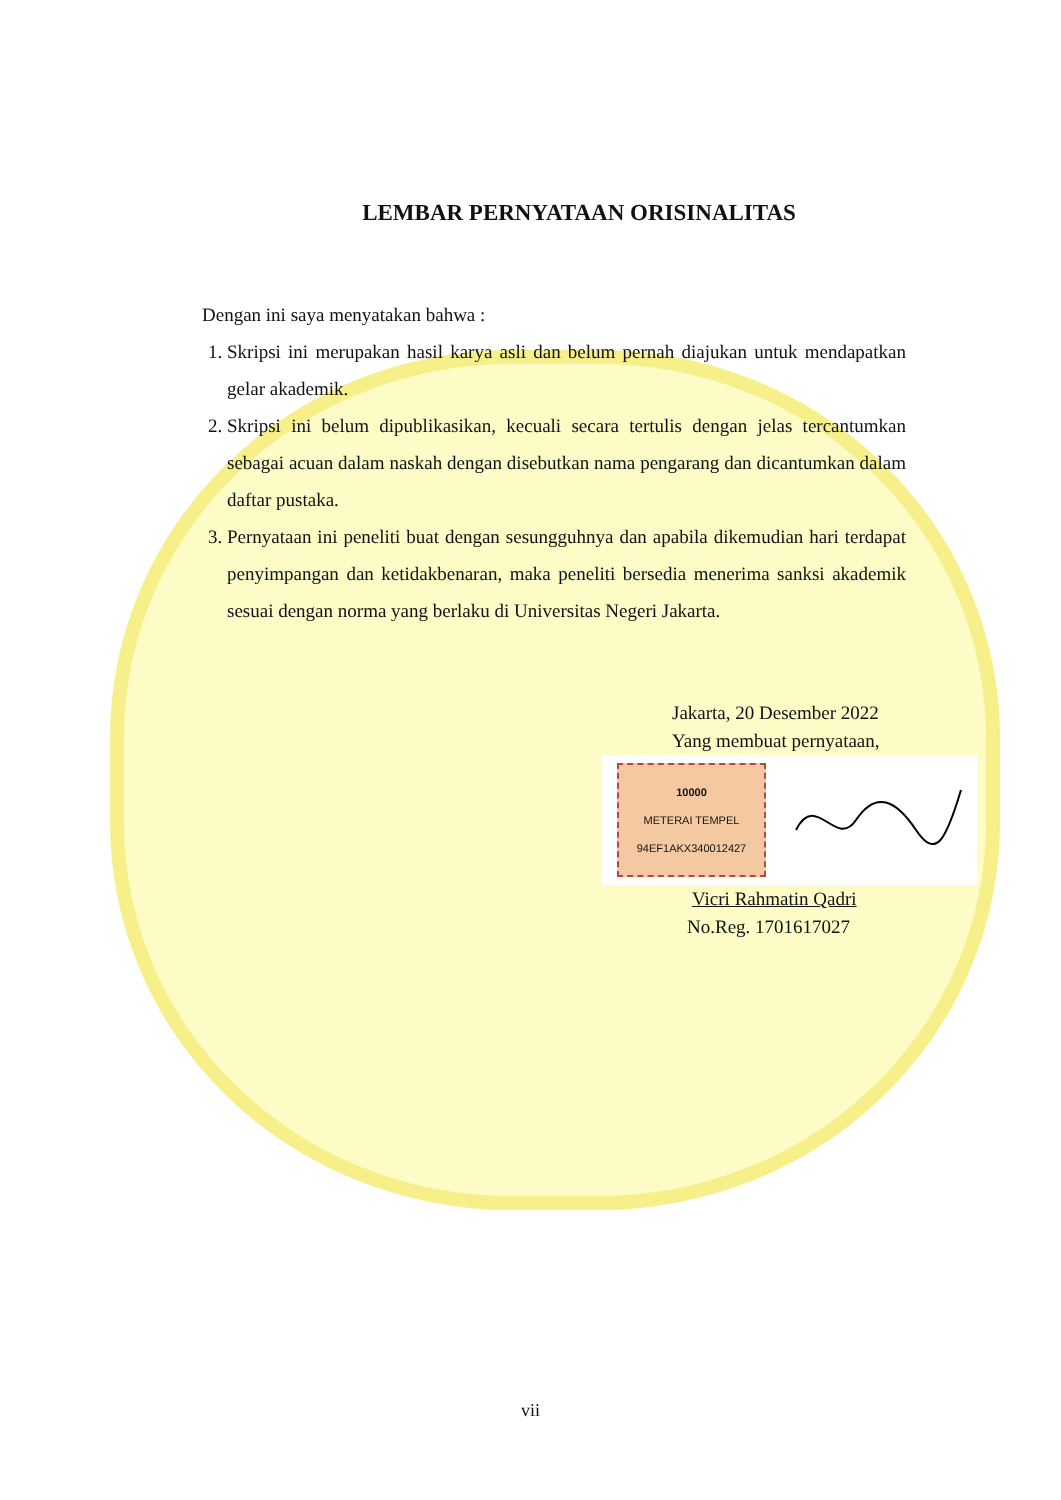LEMBAR PERNYATAAN ORISINALITAS
Dengan ini saya menyatakan bahwa :
1. Skripsi ini merupakan hasil karya asli dan belum pernah diajukan untuk mendapatkan gelar akademik.
2. Skripsi ini belum dipublikasikan, kecuali secara tertulis dengan jelas tercantumkan sebagai acuan dalam naskah dengan disebutkan nama pengarang dan dicantumkan dalam daftar pustaka.
3. Pernyataan ini peneliti buat dengan sesungguhnya dan apabila dikemudian hari terdapat penyimpangan dan ketidakbenaran, maka peneliti bersedia menerima sanksi akademik sesuai dengan norma yang berlaku di Universitas Negeri Jakarta.
Jakarta, 20 Desember 2022
Yang membuat pernyataan,
10000
METERAI TEMPEL
94EF1AKX340012427
Vicri Rahmatin Qadri
No.Reg. 1701617027
vii